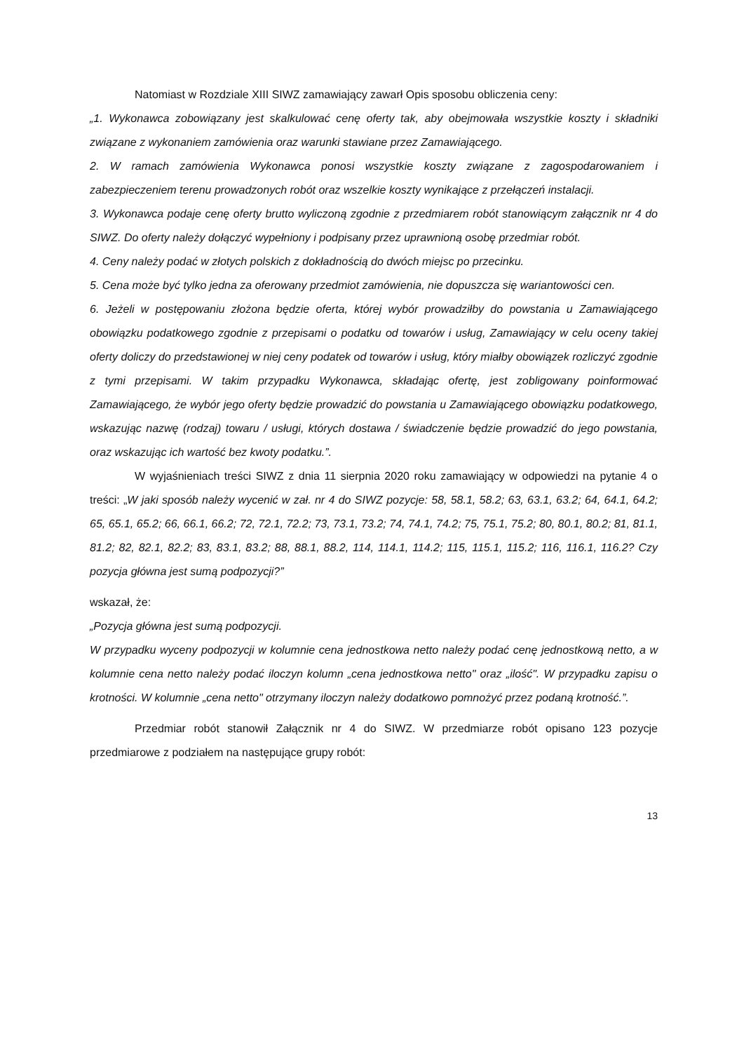Natomiast w Rozdziale XIII SIWZ zamawiający zawarł Opis sposobu obliczenia ceny:
„1. Wykonawca zobowiązany jest skalkulować cenę oferty tak, aby obejmowała wszystkie koszty i składniki związane z wykonaniem zamówienia oraz warunki stawiane przez Zamawiającego.
2. W ramach zamówienia Wykonawca ponosi wszystkie koszty związane z zagospodarowaniem i zabezpieczeniem terenu prowadzonych robót oraz wszelkie koszty wynikające z przełączeń instalacji.
3. Wykonawca podaje cenę oferty brutto wyliczoną zgodnie z przedmiarem robót stanowiącym załącznik nr 4 do SIWZ. Do oferty należy dołączyć wypełniony i podpisany przez uprawnioną osobę przedmiar robót.
4. Ceny należy podać w złotych polskich z dokładnością do dwóch miejsc po przecinku.
5. Cena może być tylko jedna za oferowany przedmiot zamówienia, nie dopuszcza się wariantowości cen.
6. Jeżeli w postępowaniu złożona będzie oferta, której wybór prowadziłby do powstania u Zamawiającego obowiązku podatkowego zgodnie z przepisami o podatku od towarów i usług, Zamawiający w celu oceny takiej oferty doliczy do przedstawionej w niej ceny podatek od towarów i usług, który miałby obowiązek rozliczyć zgodnie z tymi przepisami. W takim przypadku Wykonawca, składając ofertę, jest zobligowany poinformować Zamawiającego, że wybór jego oferty będzie prowadzić do powstania u Zamawiającego obowiązku podatkowego, wskazując nazwę (rodzaj) towaru / usługi, których dostawa / świadczenie będzie prowadzić do jego powstania, oraz wskazując ich wartość bez kwoty podatku.”.
W wyjaśnieniach treści SIWZ z dnia 11 sierpnia 2020 roku zamawiający w odpowiedzi na pytanie 4 o treści: „W jaki sposób należy wycenić w zał. nr 4 do SIWZ pozycje: 58, 58.1, 58.2; 63, 63.1, 63.2; 64, 64.1, 64.2; 65, 65.1, 65.2; 66, 66.1, 66.2; 72, 72.1, 72.2; 73, 73.1, 73.2; 74, 74.1, 74.2; 75, 75.1, 75.2; 80, 80.1, 80.2; 81, 81.1, 81.2; 82, 82.1, 82.2; 83, 83.1, 83.2; 88, 88.1, 88.2, 114, 114.1, 114.2; 115, 115.1, 115.2; 116, 116.1, 116.2? Czy pozycja główna jest sumą podpozycji?”
wskazał, że:
„Pozycja główna jest sumą podpozycji.
W przypadku wyceny podpozycji w kolumnie cena jednostkowa netto należy podać cenę jednostkową netto, a w kolumnie cena netto należy podać iloczyn kolumn „cena jednostkowa netto" oraz „ilość". W przypadku zapisu o krotności. W kolumnie „cena netto" otrzymany iloczyn należy dodatkowo pomnożyć przez podaną krotność.”.
Przedmiar robót stanowił Załącznik nr 4 do SIWZ. W przedmiarze robót opisano 123 pozycje przedmiarowe z podziałem na następujące grupy robót:
13